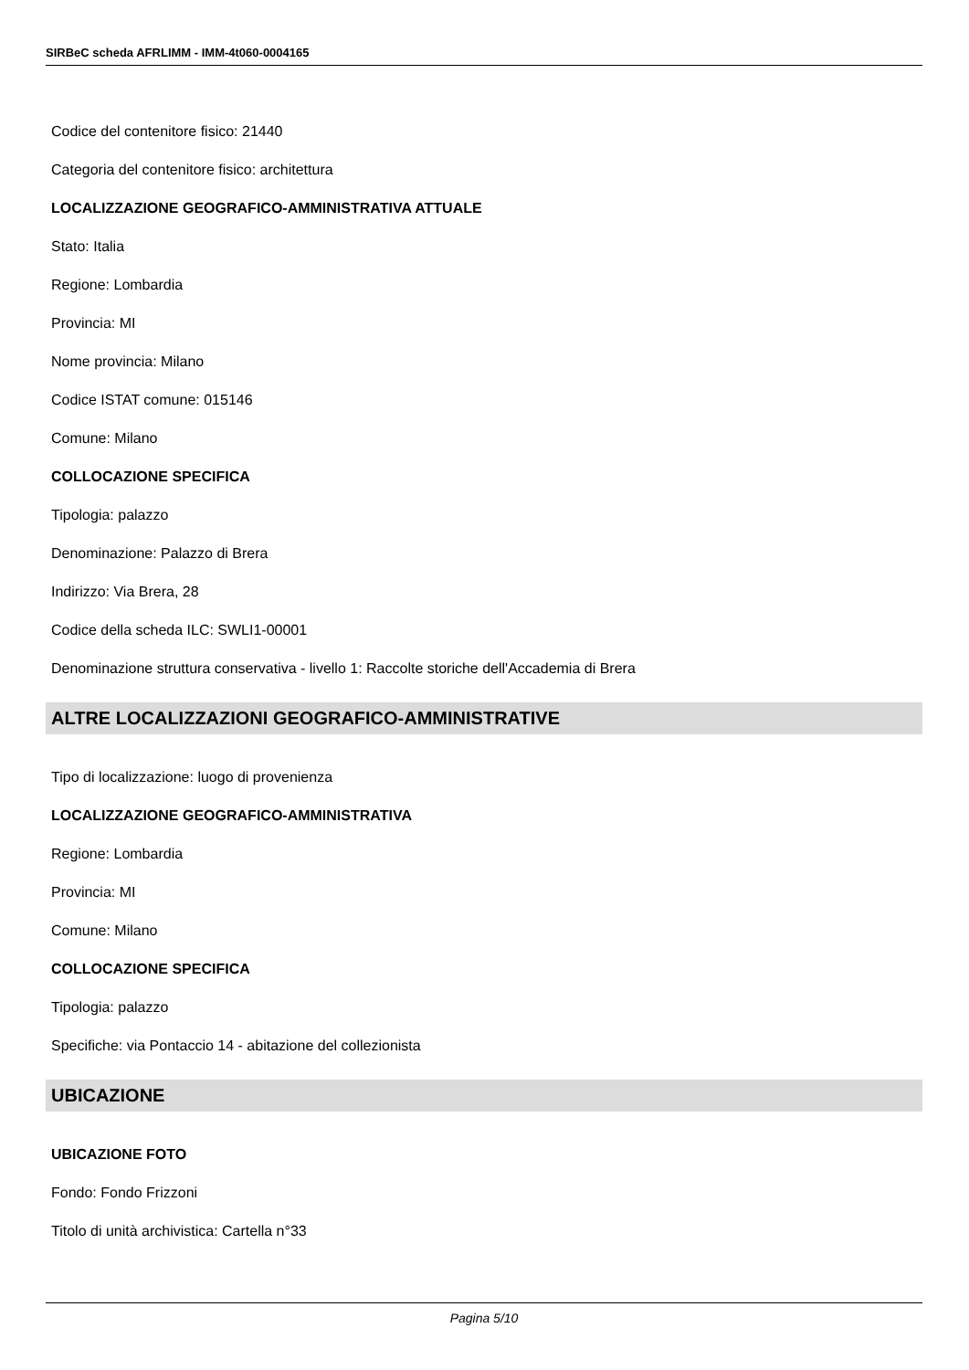SIRBeC scheda AFRLIMM - IMM-4t060-0004165
Codice del contenitore fisico: 21440
Categoria del contenitore fisico: architettura
LOCALIZZAZIONE GEOGRAFICO-AMMINISTRATIVA ATTUALE
Stato: Italia
Regione: Lombardia
Provincia: MI
Nome provincia: Milano
Codice ISTAT comune: 015146
Comune: Milano
COLLOCAZIONE SPECIFICA
Tipologia: palazzo
Denominazione: Palazzo di Brera
Indirizzo: Via Brera, 28
Codice della scheda ILC: SWLI1-00001
Denominazione struttura conservativa - livello 1: Raccolte storiche dell'Accademia di Brera
ALTRE LOCALIZZAZIONI GEOGRAFICO-AMMINISTRATIVE
Tipo di localizzazione: luogo di provenienza
LOCALIZZAZIONE GEOGRAFICO-AMMINISTRATIVA
Regione: Lombardia
Provincia: MI
Comune: Milano
COLLOCAZIONE SPECIFICA
Tipologia: palazzo
Specifiche: via Pontaccio 14 - abitazione del collezionista
UBICAZIONE
UBICAZIONE FOTO
Fondo: Fondo Frizzoni
Titolo di unità archivistica: Cartella n°33
Pagina 5/10